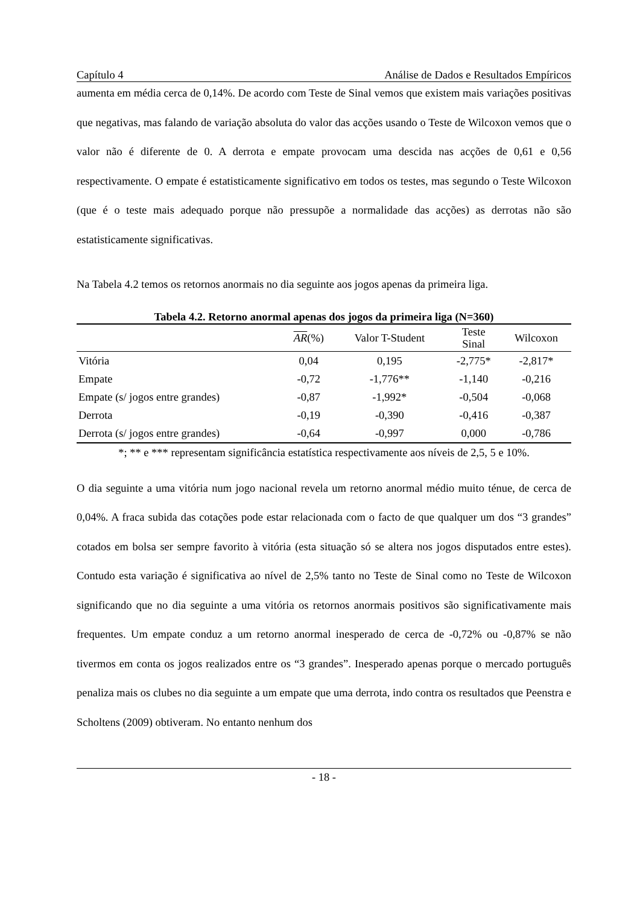Capítulo 4 Análise de Dados e Resultados Empíricos
aumenta em média cerca de 0,14%. De acordo com Teste de Sinal vemos que existem mais variações positivas que negativas, mas falando de variação absoluta do valor das acções usando o Teste de Wilcoxon vemos que o valor não é diferente de 0. A derrota e empate provocam uma descida nas acções de 0,61 e 0,56 respectivamente. O empate é estatisticamente significativo em todos os testes, mas segundo o Teste Wilcoxon (que é o teste mais adequado porque não pressupõe a normalidade das acções) as derrotas não são estatisticamente significativas.
Na Tabela 4.2 temos os retornos anormais no dia seguinte aos jogos apenas da primeira liga.
Tabela 4.2. Retorno anormal apenas dos jogos da primeira liga (N=360)
| | AR (%) | Valor T-Student | Teste Sinal | Wilcoxon |
| --- | --- | --- | --- | --- |
| Vitória | 0,04 | 0,195 | -2,775* | -2,817* |
| Empate | -0,72 | -1,776** | -1,140 | -0,216 |
| Empate (s/ jogos entre grandes) | -0,87 | -1,992* | -0,504 | -0,068 |
| Derrota | -0,19 | -0,390 | -0,416 | -0,387 |
| Derrota (s/ jogos entre grandes) | -0,64 | -0,997 | 0,000 | -0,786 |
*; ** e *** representam significância estatística respectivamente aos níveis de 2,5, 5 e 10%.
O dia seguinte a uma vitória num jogo nacional revela um retorno anormal médio muito ténue, de cerca de 0,04%. A fraca subida das cotações pode estar relacionada com o facto de que qualquer um dos “3 grandes” cotados em bolsa ser sempre favorito à vitória (esta situação só se altera nos jogos disputados entre estes). Contudo esta variação é significativa ao nível de 2,5% tanto no Teste de Sinal como no Teste de Wilcoxon significando que no dia seguinte a uma vitória os retornos anormais positivos são significativamente mais frequentes. Um empate conduz a um retorno anormal inesperado de cerca de -0,72% ou -0,87% se não tivermos em conta os jogos realizados entre os “3 grandes”. Inesperado apenas porque o mercado português penaliza mais os clubes no dia seguinte a um empate que uma derrota, indo contra os resultados que Peenstra e Scholtens (2009) obtiveram. No entanto nenhum dos
- 18 -